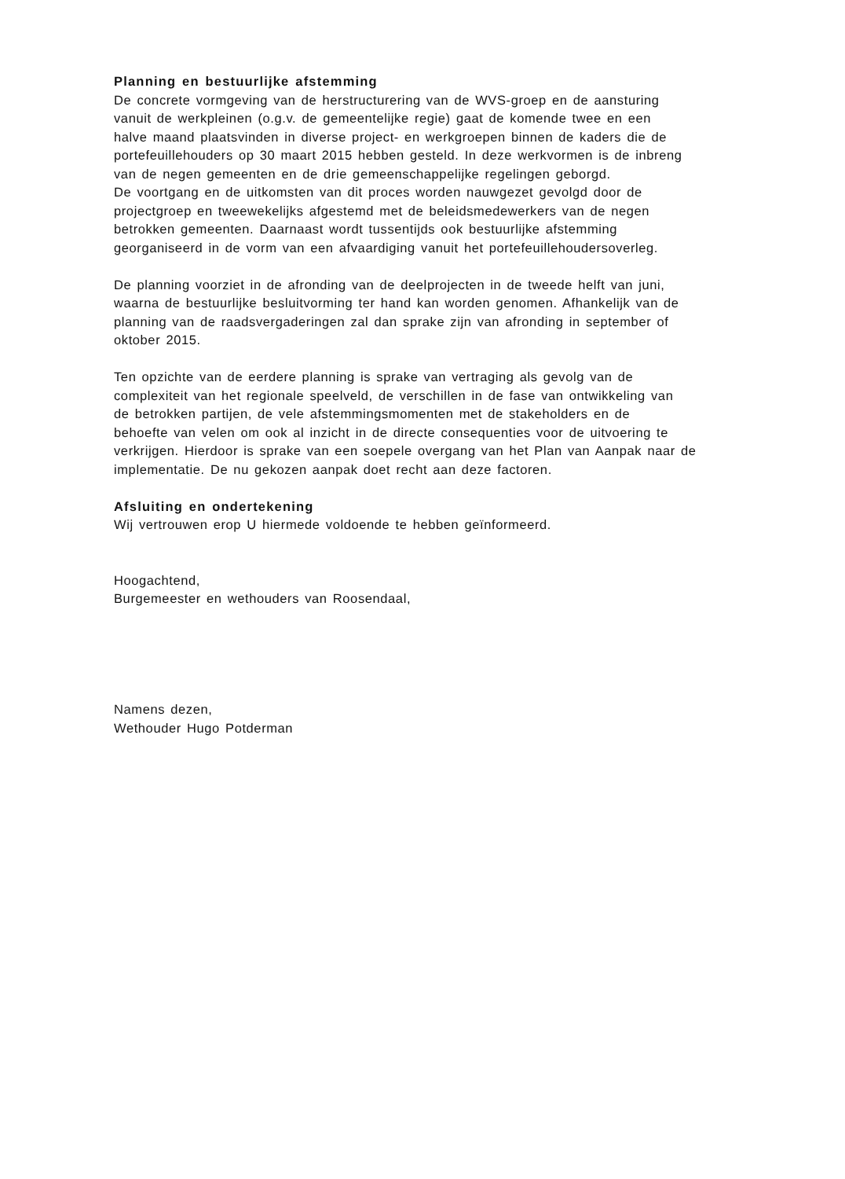Planning en bestuurlijke afstemming
De concrete vormgeving van de herstructurering van de WVS-groep en de aansturing
vanuit de werkpleinen (o.g.v. de gemeentelijke regie) gaat de komende twee en een
halve maand plaatsvinden in diverse project- en werkgroepen binnen de kaders die de
portefeuillehouders op 30 maart 2015 hebben gesteld. In deze werkvormen is de inbreng
van de negen gemeenten en de drie gemeenschappelijke regelingen geborgd.
De voortgang en de uitkomsten van dit proces worden nauwgezet gevolgd door de
projectgroep en tweewekelijks afgestemd met de beleidsmedewerkers van de negen
betrokken gemeenten. Daarnaast wordt tussentijds ook bestuurlijke afstemming
georganiseerd in de vorm van een afvaardiging vanuit het portefeuillehoudersoverleg.
De planning voorziet in de afronding van de deelprojecten in de tweede helft van juni,
waarna de bestuurlijke besluitvorming ter hand kan worden genomen. Afhankelijk van de
planning van de raadsvergaderingen zal dan sprake zijn van afronding in september of
oktober 2015.
Ten opzichte van de eerdere planning is sprake van vertraging als gevolg van de
complexiteit van het regionale speelveld, de verschillen in de fase van ontwikkeling van
de betrokken partijen, de vele afstemmingsmomenten met de stakeholders en de
behoefte van velen om ook al inzicht in de directe consequenties voor de uitvoering te
verkrijgen. Hierdoor is sprake van een soepele overgang van het Plan van Aanpak naar de
implementatie. De nu gekozen aanpak doet recht aan deze factoren.
Afsluiting en ondertekening
Wij vertrouwen erop U hiermede voldoende te hebben geïnformeerd.
Hoogachtend,
Burgemeester en wethouders van Roosendaal,
Namens dezen,
Wethouder Hugo Potderman